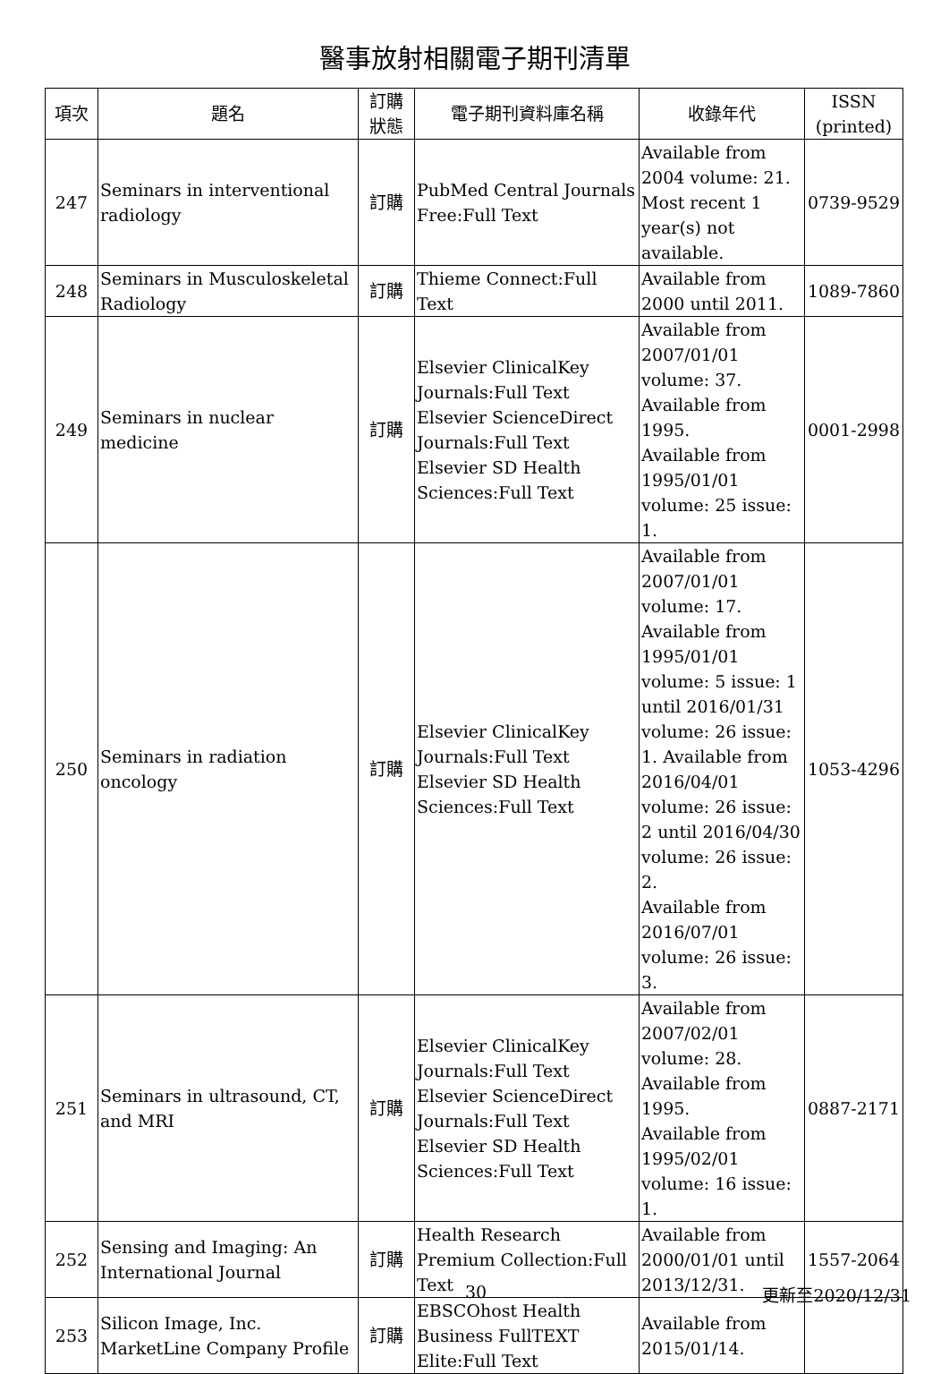醫事放射相關電子期刊清單
| 項次 | 題名 | 訂購 狀態 | 電子期刊資料庫名稱 | 收錄年代 | ISSN (printed) |
| --- | --- | --- | --- | --- | --- |
| 247 | Seminars in interventional radiology | 訂購 | PubMed Central Journals Free:Full Text | Available from 2004 volume: 21. Most recent 1 year(s) not available. | 0739-9529 |
| 248 | Seminars in Musculoskeletal Radiology | 訂購 | Thieme Connect:Full Text | Available from 2000 until 2011. | 1089-7860 |
| 249 | Seminars in nuclear medicine | 訂購 | Elsevier ClinicalKey Journals:Full Text Elsevier ScienceDirect Journals:Full Text Elsevier SD Health Sciences:Full Text | Available from 2007/01/01 volume: 37. Available from 1995. Available from 1995/01/01 volume: 25 issue: 1. | 0001-2998 |
| 250 | Seminars in radiation oncology | 訂購 | Elsevier ClinicalKey Journals:Full Text Elsevier SD Health Sciences:Full Text | Available from 2007/01/01 volume: 17. Available from 1995/01/01 volume: 5 issue: 1 until 2016/01/31 volume: 26 issue: 1. Available from 2016/04/01 volume: 26 issue: 2 until 2016/04/30 volume: 26 issue: 2. Available from 2016/07/01 volume: 26 issue: 3. | 1053-4296 |
| 251 | Seminars in ultrasound, CT, and MRI | 訂購 | Elsevier ClinicalKey Journals:Full Text Elsevier ScienceDirect Journals:Full Text Elsevier SD Health Sciences:Full Text | Available from 2007/02/01 volume: 28. Available from 1995. Available from 1995/02/01 volume: 16 issue: 1. | 0887-2171 |
| 252 | Sensing and Imaging: An International Journal | 訂購 | Health Research Premium Collection:Full Text | Available from 2000/01/01 until 2013/12/31. | 1557-2064 |
| 253 | Silicon Image, Inc. MarketLine Company Profile | 訂購 | EBSCOhost Health Business FullTEXT Elite:Full Text | Available from 2015/01/14. | |
30 更新至2020/12/31